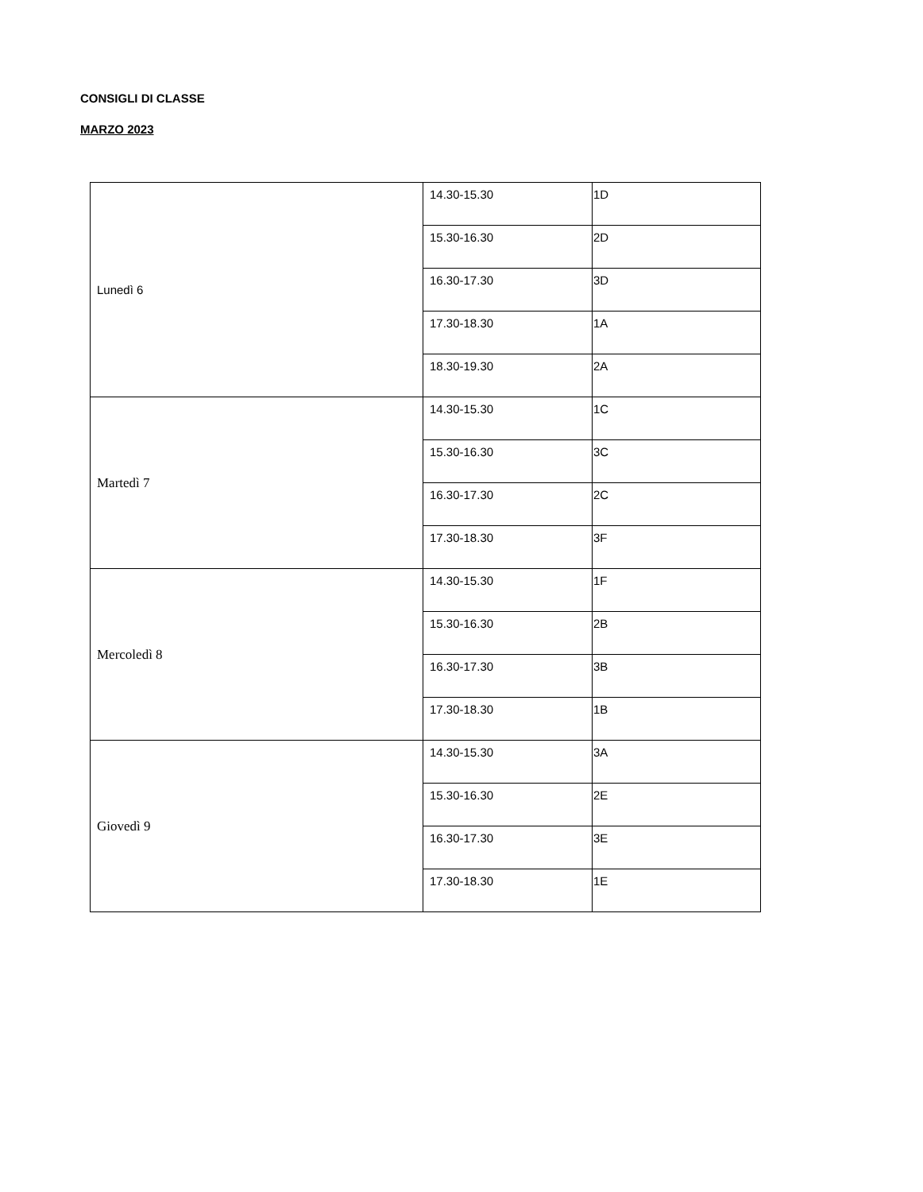CONSIGLI DI CLASSE
MARZO 2023
| Lunedì 6 | 14.30-15.30 | 1D |
| | 15.30-16.30 | 2D |
| | 16.30-17.30 | 3D |
| | 17.30-18.30 | 1A |
| | 18.30-19.30 | 2A |
| Martedì 7 | 14.30-15.30 | 1C |
| | 15.30-16.30 | 3C |
| | 16.30-17.30 | 2C |
| | 17.30-18.30 | 3F |
| Mercoledì 8 | 14.30-15.30 | 1F |
| | 15.30-16.30 | 2B |
| | 16.30-17.30 | 3B |
| | 17.30-18.30 | 1B |
| Giovedì 9 | 14.30-15.30 | 3A |
| | 15.30-16.30 | 2E |
| | 16.30-17.30 | 3E |
| | 17.30-18.30 | 1E |